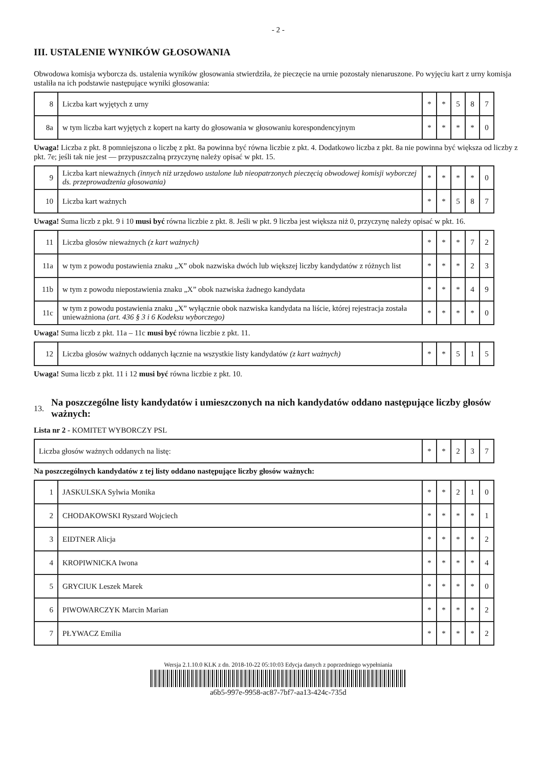- 2 -
III. USTALENIE WYNIKÓW GŁOSOWANIA
Obwodowa komisja wyborcza ds. ustalenia wyników głosowania stwierdziła, że pieczęcie na urnie pozostały nienaruszone. Po wyjęciu kart z urny komisja ustaliła na ich podstawie następujące wyniki głosowania:
| 8 | Liczba kart wyjętych z urny | * | * | 5 | 8 | 7 |
| 8a | w tym liczba kart wyjętych z kopert na karty do głosowania w głosowaniu korespondencyjnym | * | * | * | * | 0 |
Uwaga! Liczba z pkt. 8 pomniejszona o liczbę z pkt. 8a powinna być równa liczbie z pkt. 4. Dodatkowo liczba z pkt. 8a nie powinna być większa od liczby z pkt. 7e; jeśli tak nie jest — przypuszczalną przyczynę należy opisać w pkt. 15.
| 9 | Liczba kart nieważnych (innych niż urzędowo ustalone lub nieopatrzonych pieczęcią obwodowej komisji wyborczej ds. przeprowadzenia głosowania) | * | * | * | * | 0 |
| 10 | Liczba kart ważnych | * | * | 5 | 8 | 7 |
Uwaga! Suma liczb z pkt. 9 i 10 musi być równa liczbie z pkt. 8. Jeśli w pkt. 9 liczba jest większa niż 0, przyczynę należy opisać w pkt. 16.
| 11 | Liczba głosów nieważnych (z kart ważnych) | * | * | * | 7 | 2 |
| 11a | w tym z powodu postawienia znaku „X” obok nazwiska dwóch lub większej liczby kandydatów z różnych list | * | * | * | 2 | 3 |
| 11b | w tym z powodu niepostawienia znaku „X” obok nazwiska żadnego kandydata | * | * | * | 4 | 9 |
| 11c | w tym z powodu postawienia znaku „X” wyłącznie obok nazwiska kandydata na liście, której rejestracja została unieważniona (art. 436 § 3 i 6 Kodeksu wyborczego) | * | * | * | * | 0 |
Uwaga! Suma liczb z pkt. 11a – 11c musi być równa liczbie z pkt. 11.
| 12 | Liczba głosów ważnych oddanych łącznie na wszystkie listy kandydatów (z kart ważnych) | * | * | 5 | 1 | 5 |
Uwaga! Suma liczb z pkt. 11 i 12 musi być równa liczbie z pkt. 10.
13.
Na poszczególne listy kandydatów i umieszczonych na nich kandydatów oddano następujące liczby głosów ważnych:
Lista nr 2 - KOMITET WYBORCZY PSL
| Liczba głosów ważnych oddanych na listę: | * | * | 2 | 3 | 7 |
Na poszczególnych kandydatów z tej listy oddano następujące liczby głosów ważnych:
| 1 | JASKULSKA Sylwia Monika | * | * | 2 | 1 | 0 |
| 2 | CHODAKOWSKI Ryszard Wojciech | * | * | * | * | 1 |
| 3 | EIDTNER Alicja | * | * | * | * | 2 |
| 4 | KROPIWNICKA Iwona | * | * | * | * | 4 |
| 5 | GRYCIUK Leszek Marek | * | * | * | * | 0 |
| 6 | PIWOWARCZYK Marcin Marian | * | * | * | * | 2 |
| 7 | PŁYWACZ Emilia | * | * | * | * | 2 |
Wersja 2.1.10.0 KLK z dn. 2018-10-22 05:10:03 Edycja danych z poprzedniego wypełniania
a6b5-997e-9958-ac87-7bf7-aa13-424c-735d